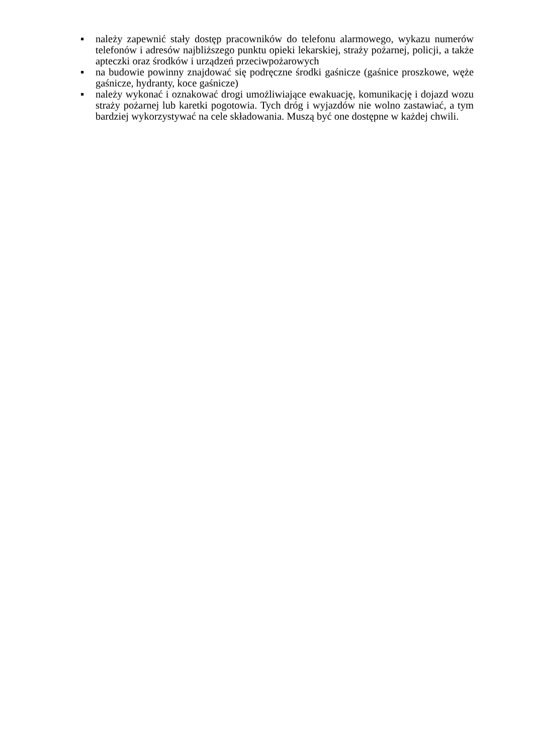▪ należy zapewnić stały dostęp pracowników do telefonu alarmowego, wykazu numerów telefonów i adresów najbliższego punktu opieki lekarskiej, straży pożarnej, policji, a także apteczki oraz środków i urządzeń przeciwpożarowych
▪ na budowie powinny znajdować się podręczne środki gaśnicze (gaśnice proszkowe, węże gaśnicze, hydranty, koce gaśnicze)
▪ należy wykonać i oznakować drogi umożliwiające ewakuację, komunikację i dojazd wozu straży pożarnej lub karetki pogotowia. Tych dróg i wyjazdów nie wolno zastawiać, a tym bardziej wykorzystywać na cele składowania. Muszą być one dostępne w każdej chwili.